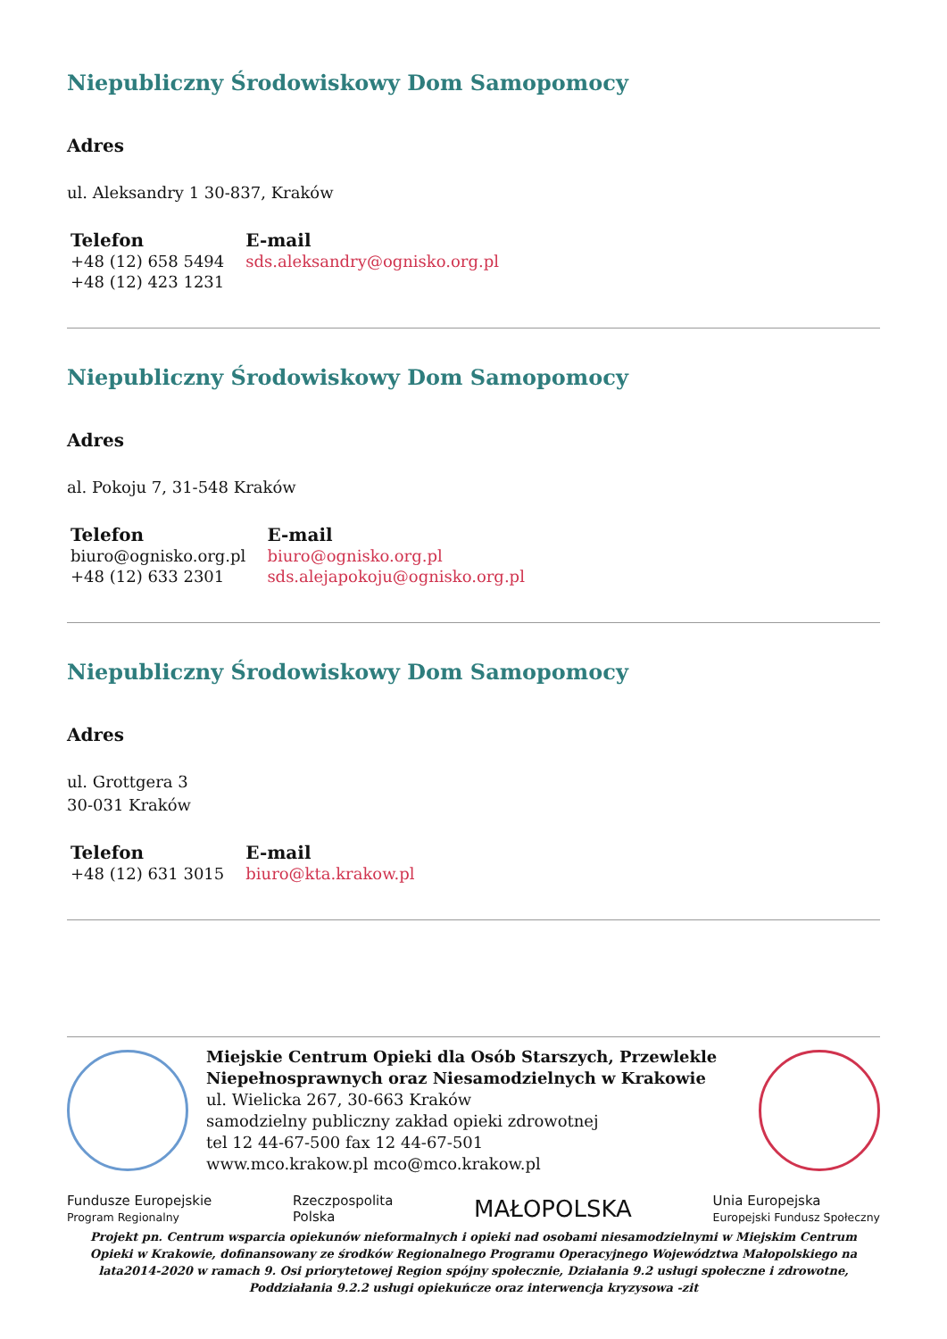Niepubliczny Środowiskowy Dom Samopomocy
Adres
ul. Aleksandry 1 30-837, Kraków
| Telefon | E-mail |
| --- | --- |
| +48 (12) 658 5494 +48 (12) 423 1231 | sds.aleksandry@ognisko.org.pl |
Niepubliczny Środowiskowy Dom Samopomocy
Adres
al. Pokoju 7, 31-548 Kraków
| Telefon | E-mail |
| --- | --- |
| biuro@ognisko.org.pl +48 (12) 633 2301 | biuro@ognisko.org.pl sds.alejapokoju@ognisko.org.pl |
Niepubliczny Środowiskowy Dom Samopomocy
Adres
ul. Grottgera 3
30-031 Kraków
| Telefon | E-mail |
| --- | --- |
| +48 (12) 631 3015 | biuro@kta.krakow.pl |
Miejskie Centrum Opieki dla Osób Starszych, Przewlekle Niepełnosprawnych oraz Niesamodzielnych w Krakowie
ul. Wielicka 267, 30-663 Kraków
samodzielny publiczny zakład opieki zdrowotnej
tel 12 44-67-500 fax 12 44-67-501
www.mco.krakow.pl mco@mco.krakow.pl
Fundusze Europejskie
Program Regionalny Rzeczpospolita
Polska MAŁOPOLSKA Unia Europejska
Europejski Fundusz Społeczny
Projekt pn. Centrum wsparcia opiekunów nieformalnych i opieki nad osobami niesamodzielnymi w Miejskim Centrum Opieki w Krakowie, dofinansowany ze środków Regionalnego Programu Operacyjnego Województwa Małopolskiego na lata2014-2020 w ramach 9. Osi priorytetowej Region spójny społecznie, Działania 9.2 usługi społeczne i zdrowotne, Poddziałania 9.2.2 usługi opiekuńcze oraz interwencja kryzysowa -zit